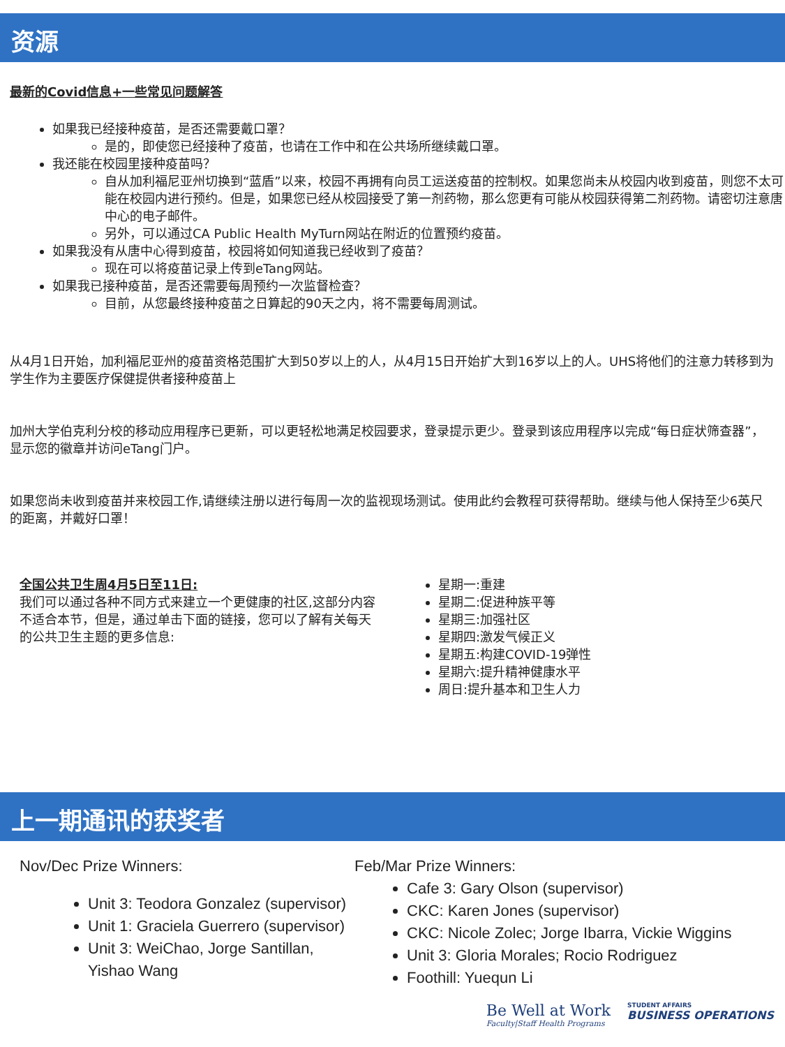资源
最新的Covid信息+一些常见问题解答
如果我已经接种疫苗，是否还需要戴口罩？
是的，即使您已经接种了疫苗，也请在工作中和在公共场所继续戴口罩。
我还能在校园里接种疫苗吗？
自从加利福尼亚州切换到“蓝盾”以来，校园不再拥有向员工运送疫苗的控制权。如果您尚未从校园内收到疫苗，则您不太可能在校园内进行预约。但是，如果您已经从校园接受了第一剂药物，那么您更有可能从校园获得第二剂药物。请密切注意唐中心的电子邮件。
另外，可以通过CA Public Health MyTurn网站在附近的位置预约疫苗。
如果我没有从唐中心得到疫苗，校园将如何知道我已经收到了疫苗？
现在可以将疫苗记录上传到eTang网站。
如果我已接种疫苗，是否还需要每周预约一次监督检查？
目前，从您最终接种疫苗之日算起的90天之内，将不需要每周测试。
从4月1日开始，加利福尼亚州的疫苗资格范围扩大到50岁以上的人，从4月15日开始扩大到16岁以上的人。UHS将他们的注意力转移到为学生作为主要医疗保健提供者接种疫苗上
加州大学伯克利分校的移动应用程序已更新，可以更轻松地满足校园要求，登录提示更少。登录到该应用程序以完成“每日症状筛查器”，显示您的徽章并访问eTang门户。
如果您尚未收到疫苗并来校园工作,请继续注册以进行每周一次的监视现场测试。使用此约会教程可获得帮助。继续与他人保持至少6英尺的距离，并戴好口罩！
全国公共卫生周4月5日至11日:
我们可以通过各种不同方式来建立一个更健康的社区,这部分内容不适合本节，但是，通过单击下面的链接，您可以了解有关每天的公共卫生主题的更多信息:
星期一:重建
星期二:促进种族平等
星期三:加强社区
星期四:激发气候正义
星期五:构建COVID-19弹性
星期六:提升精神健康水平
周日:提升基本和卫生人力
上一期通讯的获奖者
Nov/Dec Prize Winners:
Unit 3: Teodora Gonzalez (supervisor)
Unit 1: Graciela Guerrero (supervisor)
Unit 3: WeiChao, Jorge Santillan, Yishao Wang
Feb/Mar Prize Winners:
Cafe 3: Gary Olson (supervisor)
CKC: Karen Jones (supervisor)
CKC: Nicole Zolec; Jorge Ibarra, Vickie Wiggins
Unit 3: Gloria Morales; Rocio Rodriguez
Foothill: Yuequn Li
Be Well at Work
Faculty|Staff Health Programs
STUDENT AFFAIRS
BUSINESS OPERATIONS